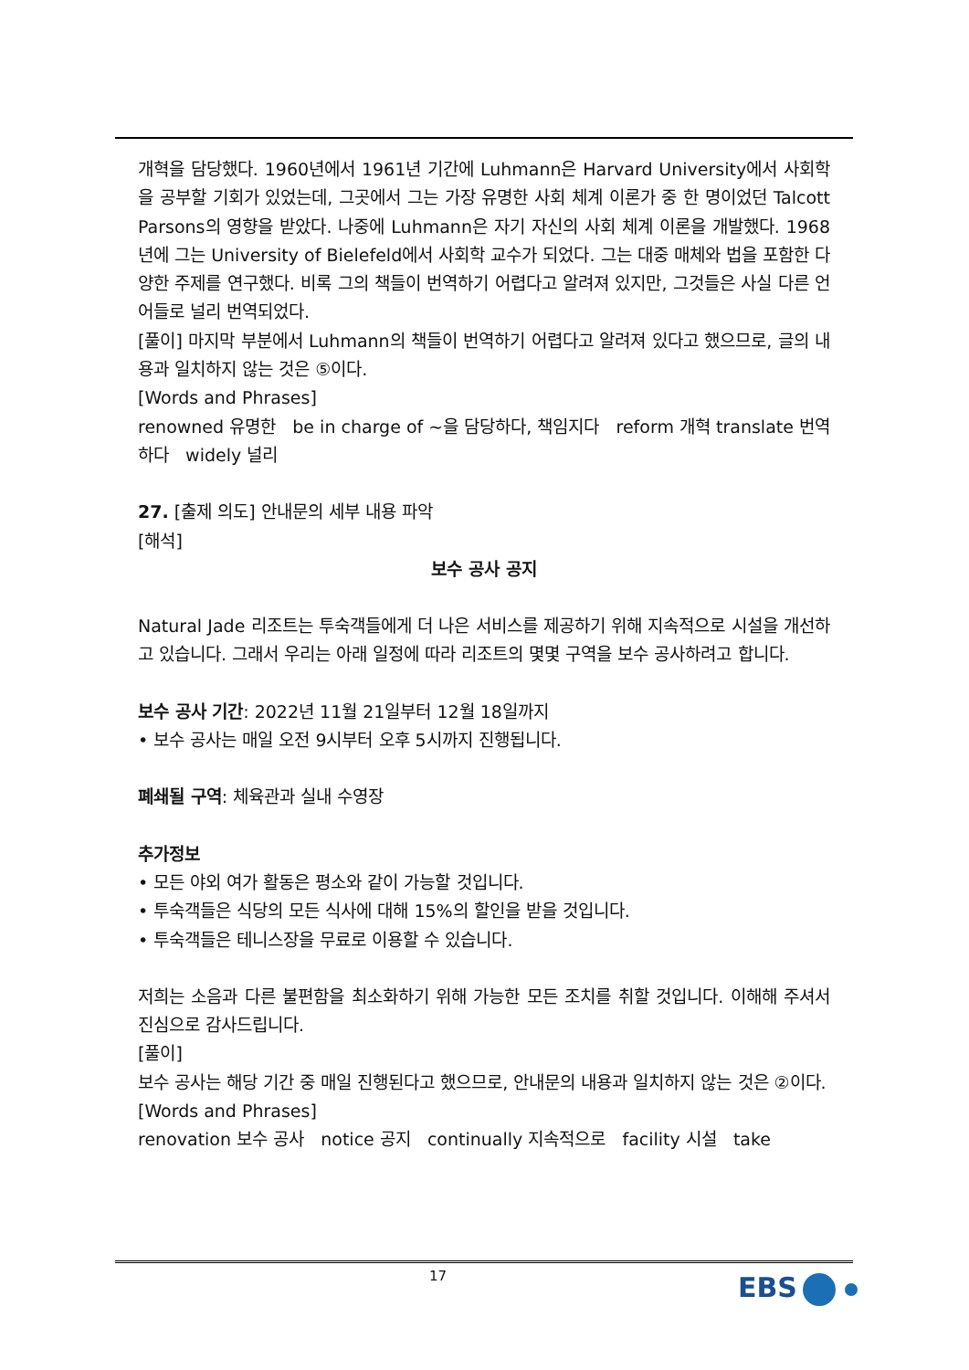개혁을 담당했다. 1960년에서 1961년 기간에 Luhmann은 Harvard University에서 사회학을 공부할 기회가 있었는데, 그곳에서 그는 가장 유명한 사회 체계 이론가 중 한 명이었던 Talcott Parsons의 영향을 받았다. 나중에 Luhmann은 자기 자신의 사회 체계 이론을 개발했다. 1968년에 그는 University of Bielefeld에서 사회학 교수가 되었다. 그는 대중 매체와 법을 포함한 다양한 주제를 연구했다. 비록 그의 책들이 번역하기 어렵다고 알려져 있지만, 그것들은 사실 다른 언어들로 널리 번역되었다.
[풀이] 마지막 부분에서 Luhmann의 책들이 번역하기 어렵다고 알려져 있다고 했으므로, 글의 내용과 일치하지 않는 것은 ⑤이다.
[Words and Phrases]
renowned 유명한 be in charge of ~을 담당하다, 책임지다 reform 개혁 translate 번역하다 widely 널리
27. [출제 의도] 안내문의 세부 내용 파악
[해석]
보수 공사 공지
Natural Jade 리조트는 투숙객들에게 더 나은 서비스를 제공하기 위해 지속적으로 시설을 개선하고 있습니다. 그래서 우리는 아래 일정에 따라 리조트의 몇몇 구역을 보수 공사하려고 합니다.
보수 공사 기간: 2022년 11월 21일부터 12월 18일까지
• 보수 공사는 매일 오전 9시부터 오후 5시까지 진행됩니다.
폐쇄될 구역: 체육관과 실내 수영장
추가정보
• 모든 야외 여가 활동은 평소와 같이 가능할 것입니다.
• 투숙객들은 식당의 모든 식사에 대해 15%의 할인을 받을 것입니다.
• 투숙객들은 테니스장을 무료로 이용할 수 있습니다.
저희는 소음과 다른 불편함을 최소화하기 위해 가능한 모든 조치를 취할 것입니다. 이해해 주셔서 진심으로 감사드립니다.
[풀이]
보수 공사는 해당 기간 중 매일 진행된다고 했으므로, 안내문의 내용과 일치하지 않는 것은 ②이다.
[Words and Phrases]
renovation 보수 공사 notice 공지 continually 지속적으로 facility 시설 take
17 EBS